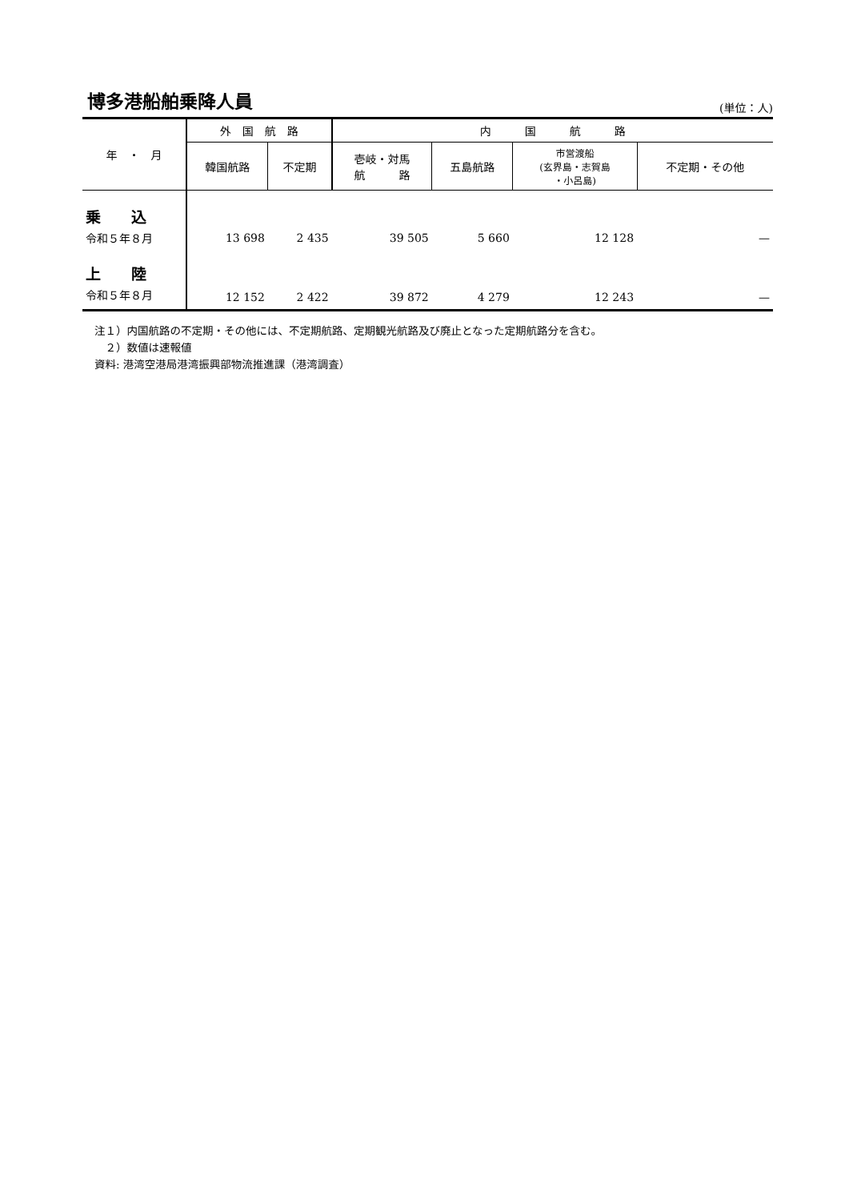博多港船舶乗降人員
(単位：人)
| 年 ・ 月 | 外 国 航 路 | | 内 国 航 路 | | | |
| --- | --- | --- | --- | --- | --- | --- |
| | 韓国航路 | 不定期 | 壱岐・対馬 航 路 | 五島航路 | 市営渡船 (玄界島・志賀島 ・小呂島) | 不定期・その他 |
| 乗 込 | | | | | | |
| 令和５年８月 | 13 698 | 2 435 | 39 505 | 5 660 | 12 128 | — |
| 上 陸 | | | | | | |
| 令和５年８月 | 12 152 | 2 422 | 39 872 | 4 279 | 12 243 | — |
注１）内国航路の不定期・その他には、不定期航路、定期観光航路及び廃止となった定期航路分を含む。
　２）数値は速報値
資料: 港湾空港局港湾振興部物流推進課（港湾調査）